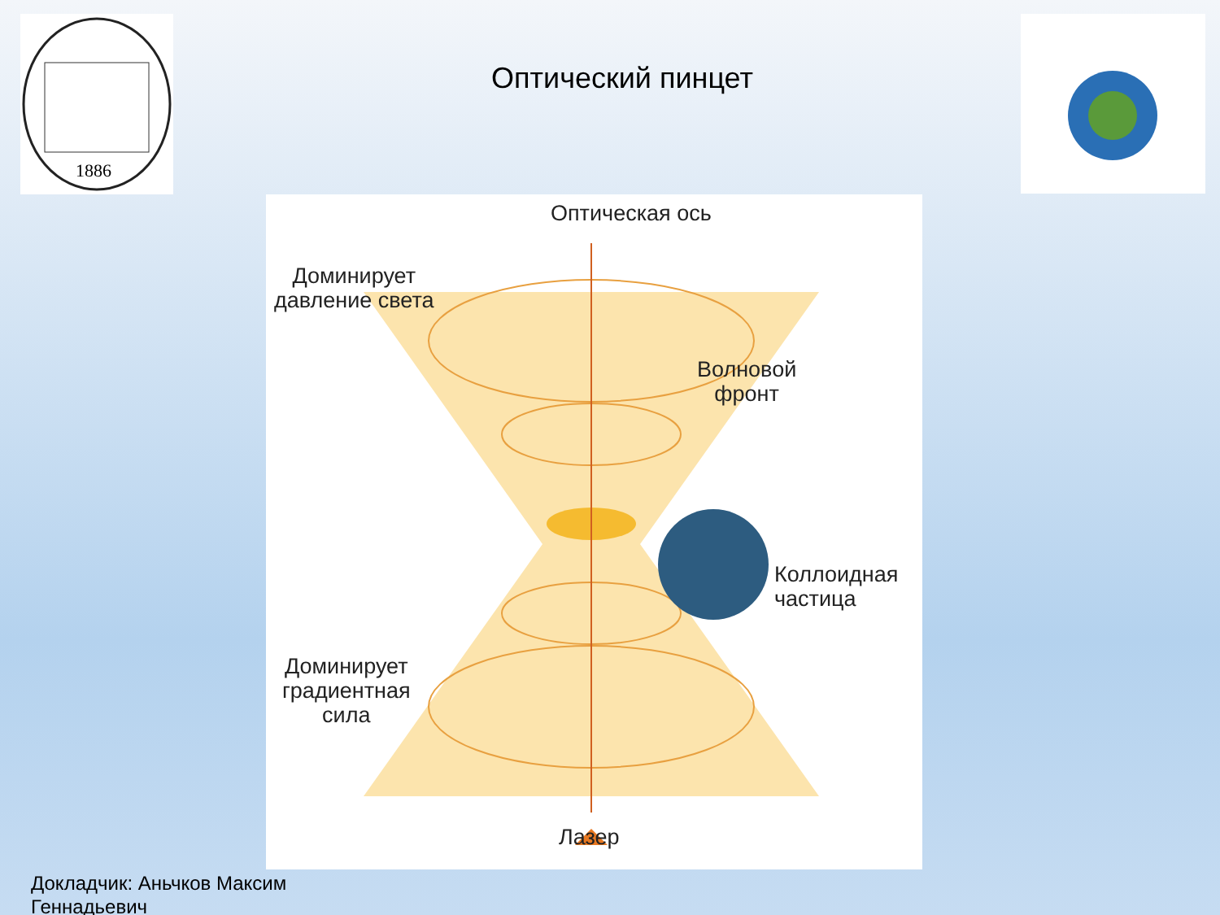1886
Оптический пинцет
Оптическая ось
Доминирует
давление света
Волновой
фронт
Коллоидная
частица
Доминирует
градиентная
сила
Лазер
Докладчик: Аньчков Максим
Геннадьевич